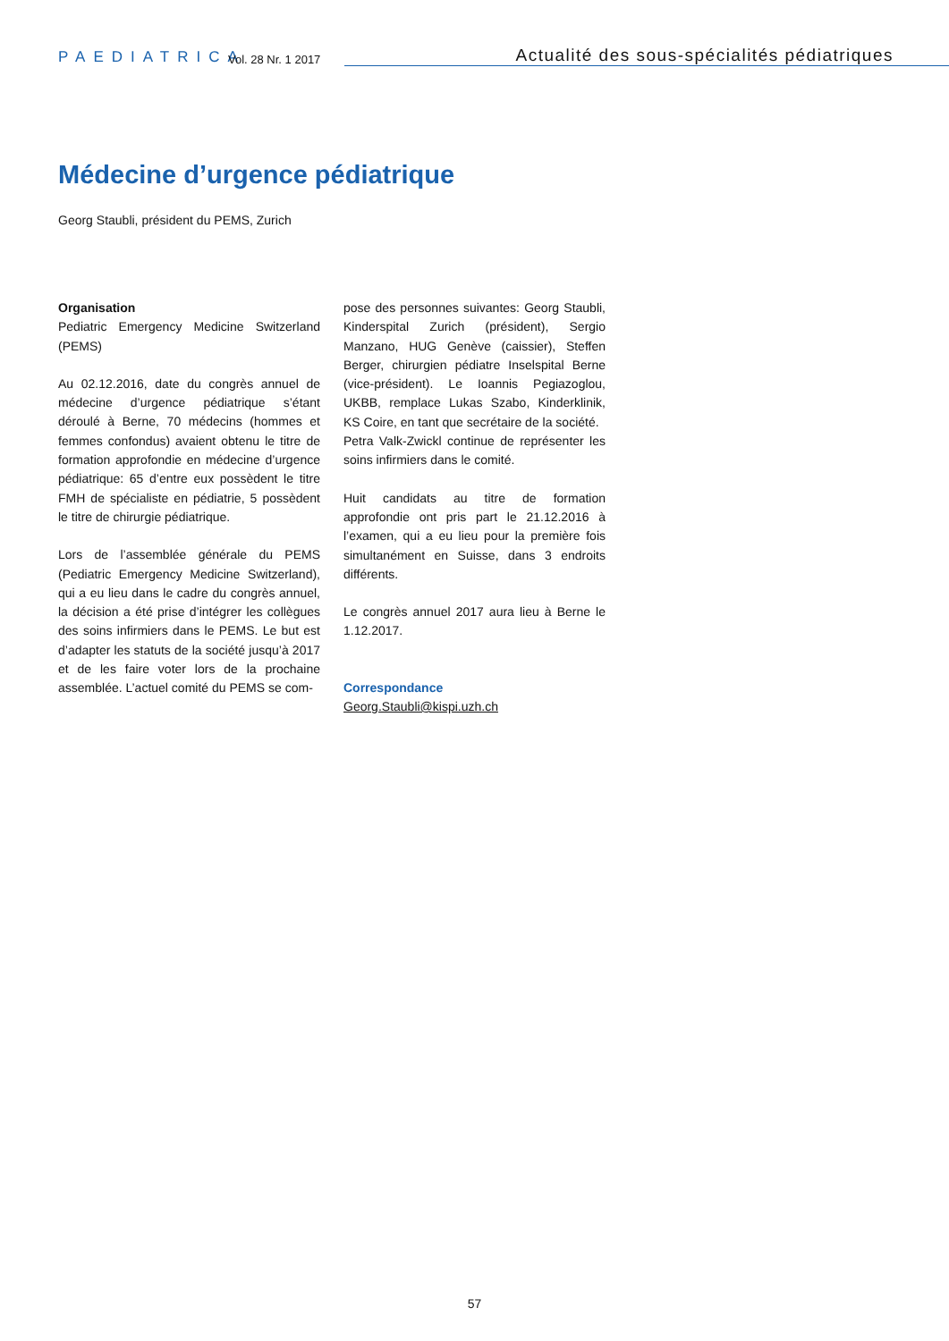PAEDIATRICA
Vol. 28 Nr. 1 2017
Actualité des sous-spécialités pédiatriques
Médecine d’urgence pédiatrique
Georg Staubli, président du PEMS, Zurich
Organisation
Pediatric Emergency Medicine Switzerland (PEMS)
Au 02.12.2016, date du congrès annuel de médecine d’urgence pédiatrique s’étant déroulé à Berne, 70 médecins (hommes et femmes confondus) avaient obtenu le titre de formation approfondie en médecine d’urgence pédiatrique: 65 d’entre eux possèdent le titre FMH de spécialiste en pédiatrie, 5 possèdent le titre de chirurgie pédiatrique.
Lors de l’assemblée générale du PEMS (Pediatric Emergency Medicine Switzerland), qui a eu lieu dans le cadre du congrès annuel, la décision a été prise d’intégrer les collègues des soins infirmiers dans le PEMS. Le but est d’adapter les statuts de la société jusqu’à 2017 et de les faire voter lors de la prochaine assemblée. L’actuel comité du PEMS se com-
pose des personnes suivantes: Georg Staubli, Kinderspital Zurich (président), Sergio Manzano, HUG Genève (caissier), Steffen Berger, chirurgien pédiatre Inselspital Berne (vice-président). Le Ioannis Pegiazoglou, UKBB, remplace Lukas Szabo, Kinderklinik, KS Coire, en tant que secrétaire de la société.
Petra Valk-Zwickl continue de représenter les soins infirmiers dans le comité.
Huit candidats au titre de formation approfondie ont pris part le 21.12.2016 à l’examen, qui a eu lieu pour la première fois simultanément en Suisse, dans 3 endroits différents.
Le congrès annuel 2017 aura lieu à Berne le 1.12.2017.
Correspondance
Georg.Staubli@kispi.uzh.ch
57